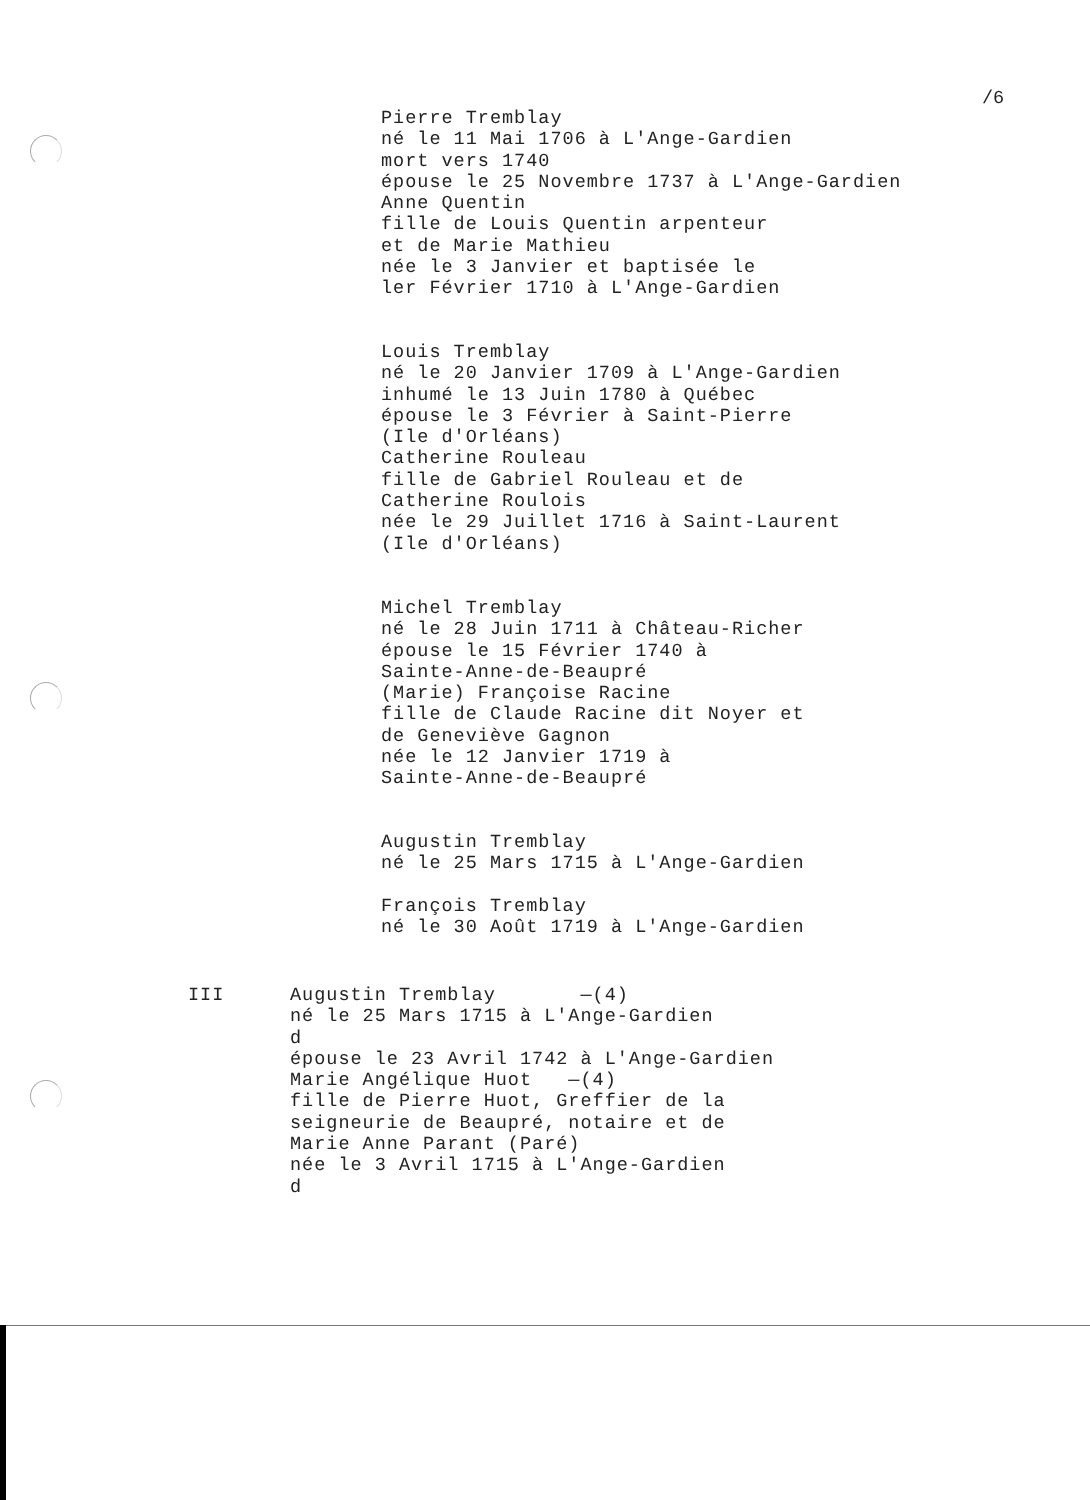/6
Pierre Tremblay
né le 11 Mai 1706 à L'Ange-Gardien
mort vers 1740
épouse le 25 Novembre 1737 à L'Ange-Gardien
Anne Quentin
fille de Louis Quentin arpenteur
et de Marie Mathieu
née le 3 Janvier et baptisée le
ler Février 1710 à L'Ange-Gardien
Louis Tremblay
né le 20 Janvier 1709 à L'Ange-Gardien
inhumé le 13 Juin 1780 à Québec
épouse le 3 Février à Saint-Pierre
(Ile d'Orléans)
Catherine Rouleau
fille de Gabriel Rouleau et de
Catherine Roulois
née le 29 Juillet 1716 à Saint-Laurent
(Ile d'Orléans)
Michel Tremblay
né le 28 Juin 1711 à Château-Richer
épouse le 15 Février 1740 à
Sainte-Anne-de-Beaupré
(Marie) Françoise Racine
fille de Claude Racine dit Noyer et
de Geneviève Gagnon
née le 12 Janvier 1719 à
Sainte-Anne-de-Beaupré
Augustin Tremblay
né le 25 Mars 1715 à L'Ange-Gardien
François Tremblay
né le 30 Août 1719 à L'Ange-Gardien
III Augustin Tremblay —(4)
né le 25 Mars 1715 à L'Ange-Gardien
d
épouse le 23 Avril 1742 à L'Ange-Gardien
Marie Angélique Huot —(4)
fille de Pierre Huot, Greffier de la
seigneurie de Beaupré, notaire et de
Marie Anne Parant (Paré)
née le 3 Avril 1715 à L'Ange-Gardien
d